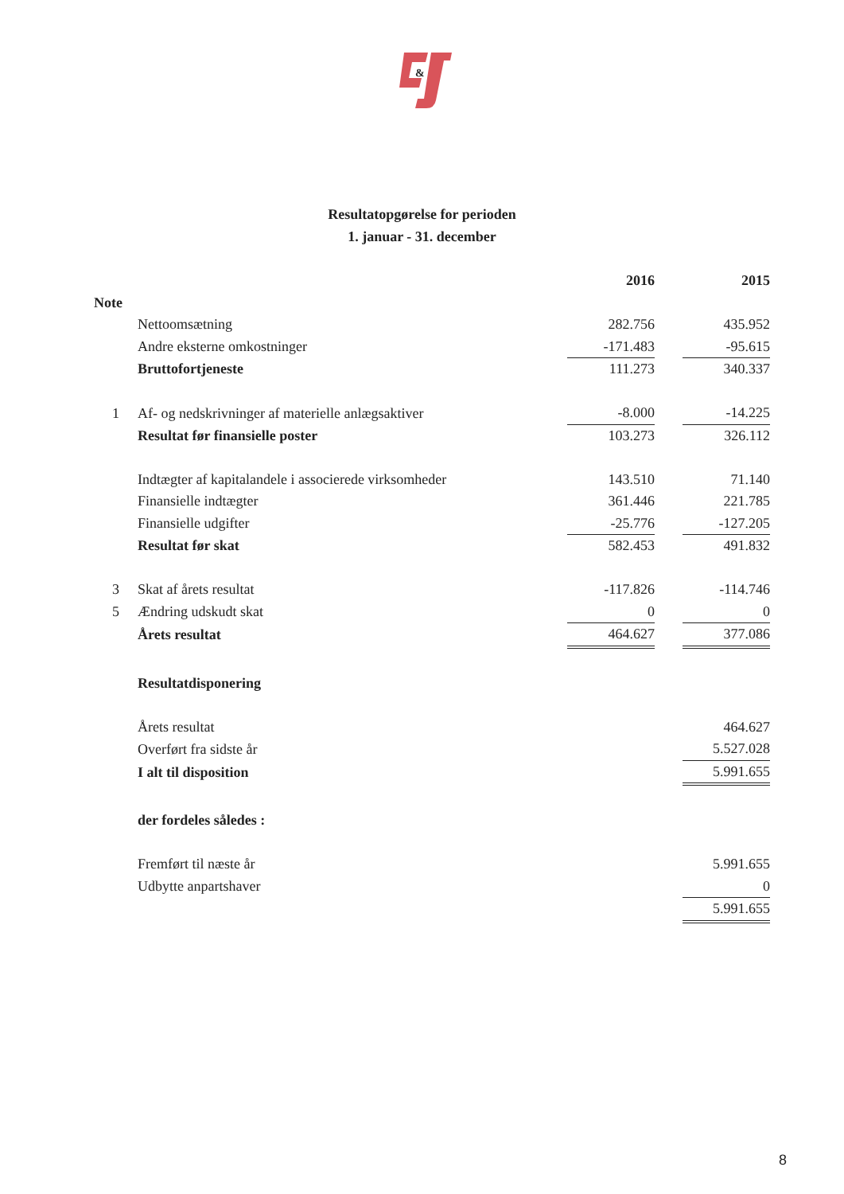&
Resultatopgørelse for perioden
1. januar - 31. december
| | | 2016 | | 2015 |
| --- | --- | --- | --- | --- |
| Note | | | | |
| | Nettoomsætning | 282.756 | | 435.952 |
| | Andre eksterne omkostninger | -171.483 | | -95.615 |
| | Bruttofortjeneste | 111.273 | | 340.337 |
| 1 | Af- og nedskrivninger af materielle anlægsaktiver | -8.000 | | -14.225 |
| | Resultat før finansielle poster | 103.273 | | 326.112 |
| | Indtægter af kapitalandele i associerede virksomheder | 143.510 | | 71.140 |
| | Finansielle indtægter | 361.446 | | 221.785 |
| | Finansielle udgifter | -25.776 | | -127.205 |
| | Resultat før skat | 582.453 | | 491.832 |
| 3 | Skat af årets resultat | -117.826 | | -114.746 |
| 5 | Ændring udskudt skat | 0 | | 0 |
| | Årets resultat | 464.627 | | 377.086 |
| | Resultatdisponering | | | |
| | Årets resultat | | | 464.627 |
| | Overført fra sidste år | | | 5.527.028 |
| | I alt til disposition | | | 5.991.655 |
| | der fordeles således : | | | |
| | Fremført til næste år | | | 5.991.655 |
| | Udbytte anpartshaver | | | 0 |
| | | | | 5.991.655 |
8